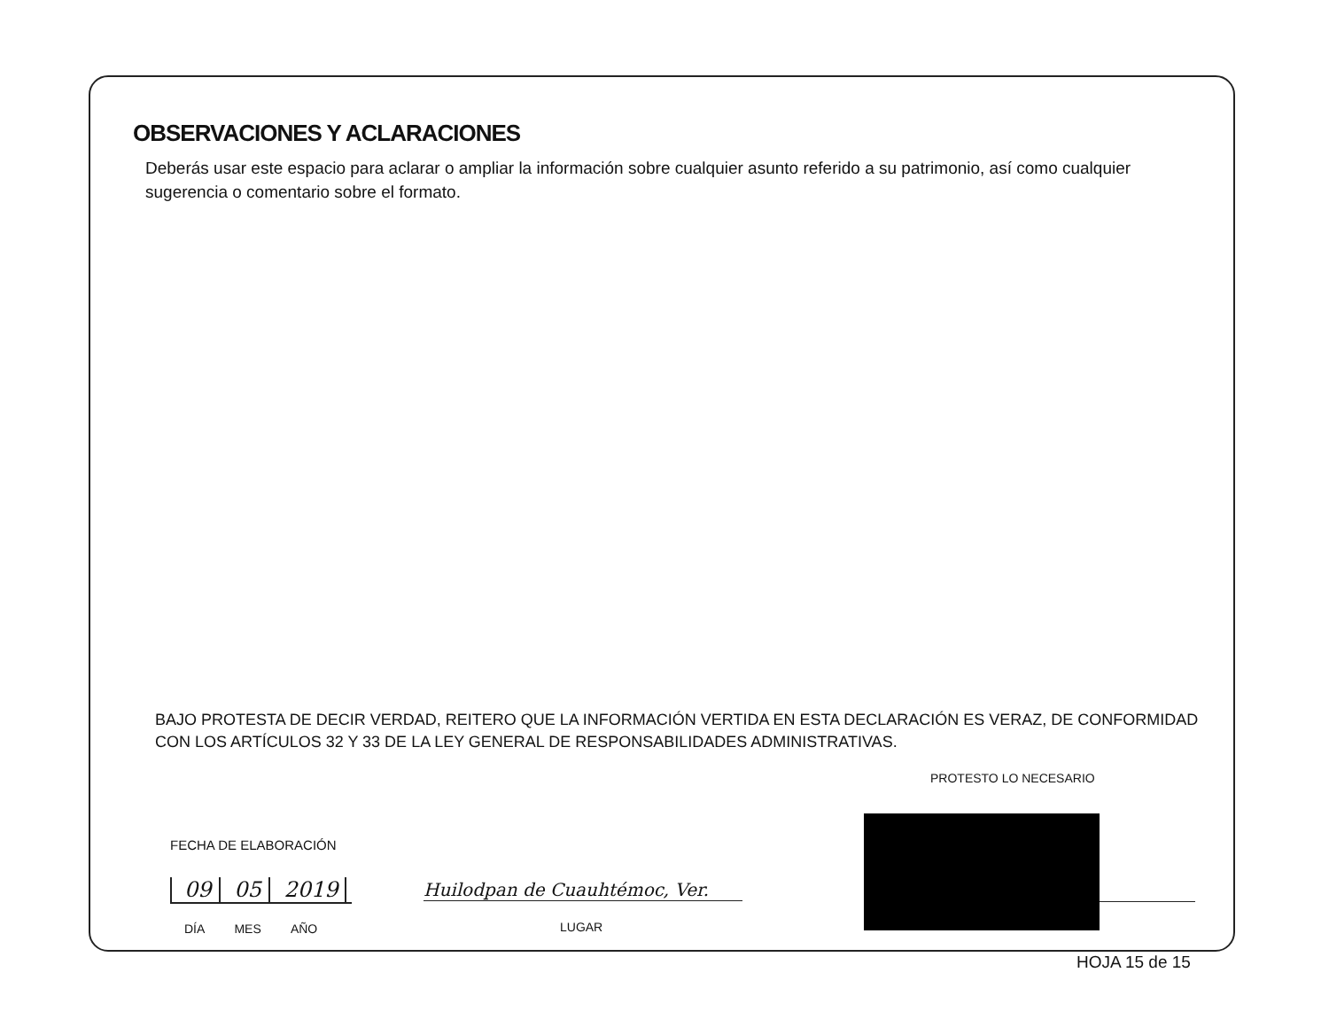OBSERVACIONES Y ACLARACIONES
Deberás usar este espacio para aclarar o ampliar la información sobre cualquier asunto referido a su patrimonio, así como cualquier sugerencia o comentario sobre el formato.
BAJO PROTESTA DE DECIR VERDAD, REITERO QUE LA INFORMACIÓN VERTIDA EN ESTA DECLARACIÓN ES VERAZ, DE CONFORMIDAD CON LOS ARTÍCULOS 32 Y 33 DE LA LEY GENERAL DE RESPONSABILIDADES ADMINISTRATIVAS.
PROTESTO LO NECESARIO
FECHA DE ELABORACIÓN
09 05 2019
DÍA MES AÑO
Huilodpan de Cuauhtémoc, Ver.
LUGAR
HOJA 15 de 15